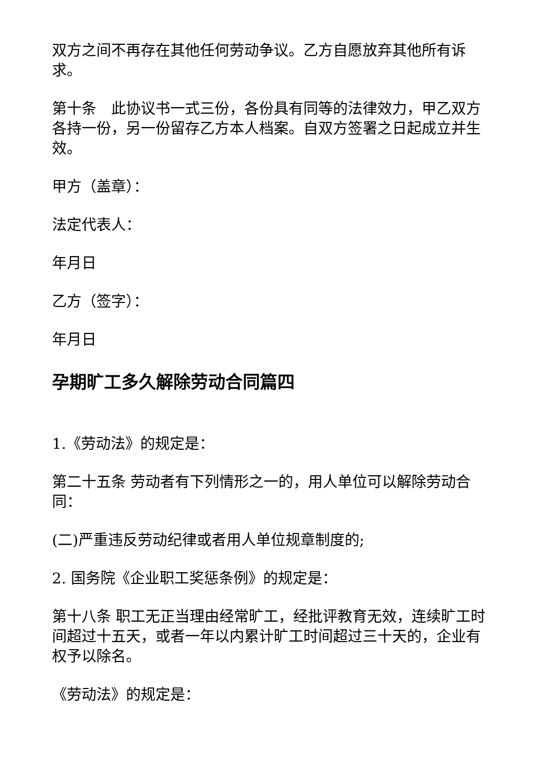双方之间不再存在其他任何劳动争议。乙方自愿放弃其他所有诉求。
第十条　此协议书一式三份，各份具有同等的法律效力，甲乙双方各持一份，另一份留存乙方本人档案。自双方签署之日起成立并生效。
甲方（盖章）：
法定代表人：
年月日
乙方（签字）：
年月日
孕期旷工多久解除劳动合同篇四
1.《劳动法》的规定是：
第二十五条 劳动者有下列情形之一的，用人单位可以解除劳动合同：
(二)严重违反劳动纪律或者用人单位规章制度的;
2. 国务院《企业职工奖惩条例》的规定是：
第十八条 职工无正当理由经常旷工，经批评教育无效，连续旷工时间超过十五天，或者一年以内累计旷工时间超过三十天的，企业有权予以除名。
《劳动法》的规定是：